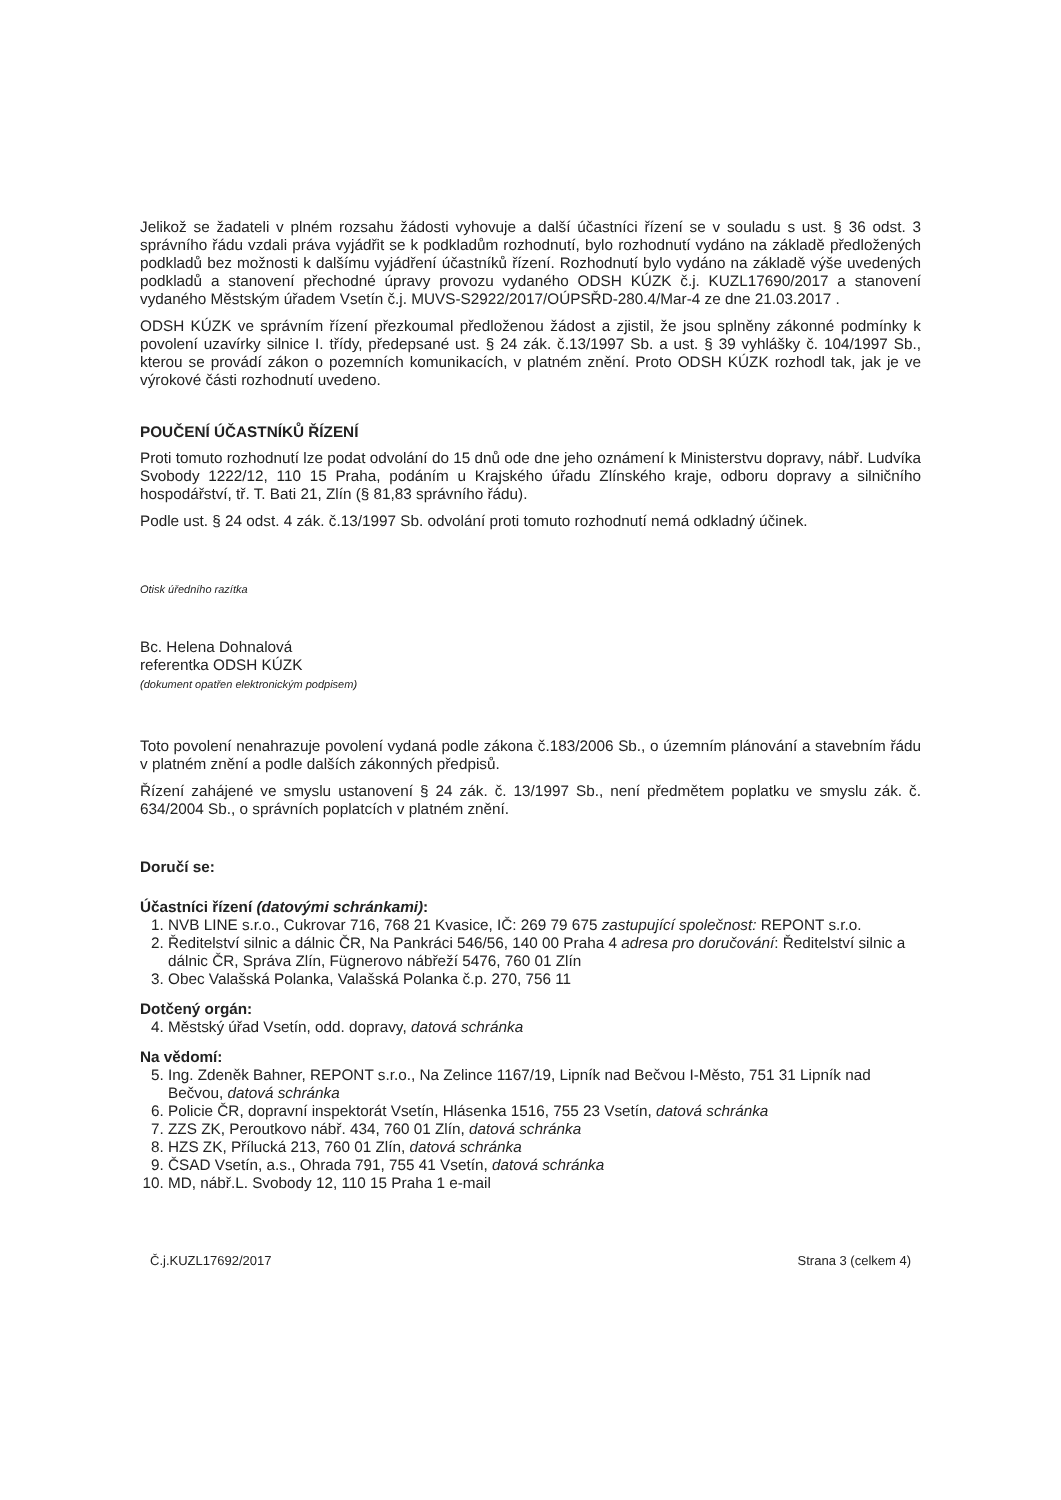Jelikož se žadateli v plném rozsahu žádosti vyhovuje a další účastníci řízení se v souladu s ust. § 36 odst. 3 správního řádu vzdali práva vyjádřit se k podkladům rozhodnutí, bylo rozhodnutí vydáno na základě předložených podkladů bez možnosti k dalšímu vyjádření účastníků řízení. Rozhodnutí bylo vydáno na základě výše uvedených podkladů a stanovení přechodné úpravy provozu vydaného ODSH KÚZK č.j. KUZL17690/2017 a stanovení vydaného Městským úřadem Vsetín č.j. MUVS-S2922/2017/OÚPSŘD-280.4/Mar-4 ze dne 21.03.2017 .
ODSH KÚZK ve správním řízení přezkoumal předloženou žádost a zjistil, že jsou splněny zákonné podmínky k povolení uzavírky silnice I. třídy, předepsané ust. § 24 zák. č.13/1997 Sb. a ust. § 39 vyhlášky č. 104/1997 Sb., kterou se provádí zákon o pozemních komunikacích, v platném znění. Proto ODSH KÚZK rozhodl tak, jak je ve výrokové části rozhodnutí uvedeno.
POUČENÍ ÚČASTNÍKŮ ŘÍZENÍ
Proti tomuto rozhodnutí lze podat odvolání do 15 dnů ode dne jeho oznámení k Ministerstvu dopravy, nábř. Ludvíka Svobody 1222/12, 110 15 Praha, podáním u Krajského úřadu Zlínského kraje, odboru dopravy a silničního hospodářství, tř. T. Bati 21, Zlín (§ 81,83 správního řádu).
Podle ust. § 24 odst. 4 zák. č.13/1997 Sb. odvolání proti tomuto rozhodnutí nemá odkladný účinek.
Otisk úředního razítka
Bc. Helena Dohnalová
referentka ODSH KÚZK
(dokument opatřen elektronickým podpisem)
Toto povolení nenahrazuje povolení vydaná podle zákona č.183/2006 Sb., o územním plánování a stavebním řádu v platném znění a podle dalších zákonných předpisů.
Řízení zahájené ve smyslu ustanovení § 24 zák. č. 13/1997 Sb., není předmětem poplatku ve smyslu zák. č. 634/2004 Sb., o správních poplatcích v platném znění.
Doručí se:
Účastníci řízení (datovými schránkami):
1. NVB LINE s.r.o., Cukrovar 716, 768 21 Kvasice, IČ: 269 79 675 zastupující společnost: REPONT s.r.o.
2. Ředitelství silnic a dálnic ČR, Na Pankráci 546/56, 140 00 Praha 4 adresa pro doručování: Ředitelství silnic a dálnic ČR, Správa Zlín, Fügnerovo nábřeží 5476, 760 01 Zlín
3. Obec Valašská Polanka, Valašská Polanka č.p. 270, 756 11
Dotčený orgán:
4. Městský úřad Vsetín, odd. dopravy, datová schránka
Na vědomí:
5. Ing. Zdeněk Bahner, REPONT s.r.o., Na Zelince 1167/19, Lipník nad Bečvou I-Město, 751 31 Lipník nad Bečvou, datová schránka
6. Policie ČR, dopravní inspektorát Vsetín, Hlásenka 1516, 755 23 Vsetín, datová schránka
7. ZZS ZK, Peroutkovo nábř. 434, 760 01 Zlín, datová schránka
8. HZS ZK, Přílucká 213, 760 01 Zlín, datová schránka
9. ČSAD Vsetín, a.s., Ohrada 791, 755 41 Vsetín, datová schránka
10. MD, nábř.L. Svobody 12, 110 15 Praha 1 e-mail
Č.j.KUZL17692/2017 Strana 3 (celkem 4)